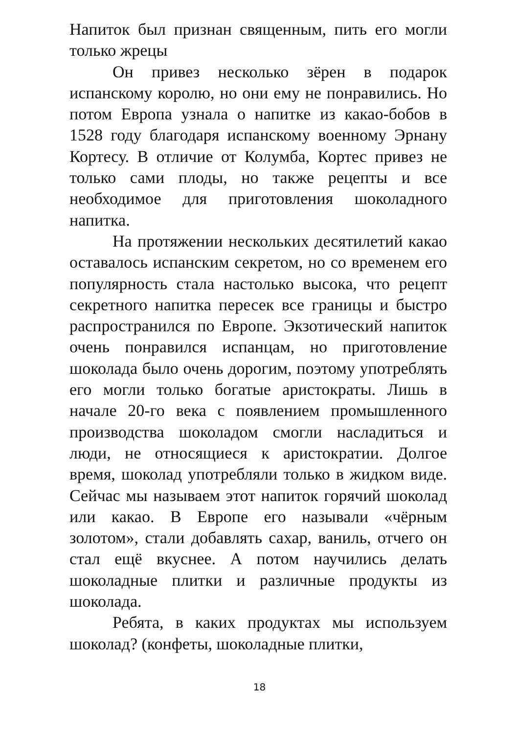Напиток был признан священным, пить его могли только жрецы
Он привез несколько зёрен в подарок испанскому королю, но они ему не понравились. Но потом Европа узнала о напитке из какао-бобов в 1528 году благодаря испанскому военному Эрнану Кортесу. В отличие от Колумба, Кортес привез не только сами плоды, но также рецепты и все необходимое для приготовления шоколадного напитка.
На протяжении нескольких десятилетий какао оставалось испанским секретом, но со временем его популярность стала настолько высока, что рецепт секретного напитка пересек все границы и быстро распространился по Европе. Экзотический напиток очень понравился испанцам, но приготовление шоколада было очень дорогим, поэтому употреблять его могли только богатые аристократы. Лишь в начале 20-го века с появлением промышленного производства шоколадом смогли насладиться и люди, не относящиеся к аристократии. Долгое время, шоколад употребляли только в жидком виде. Сейчас мы называем этот напиток горячий шоколад или какао. В Европе его называли «чёрным золотом», стали добавлять сахар, ваниль, отчего он стал ещё вкуснее. А потом научились делать шоколадные плитки и различные продукты из шоколада.
Ребята, в каких продуктах мы используем шоколад? (конфеты, шоколадные плитки,
18